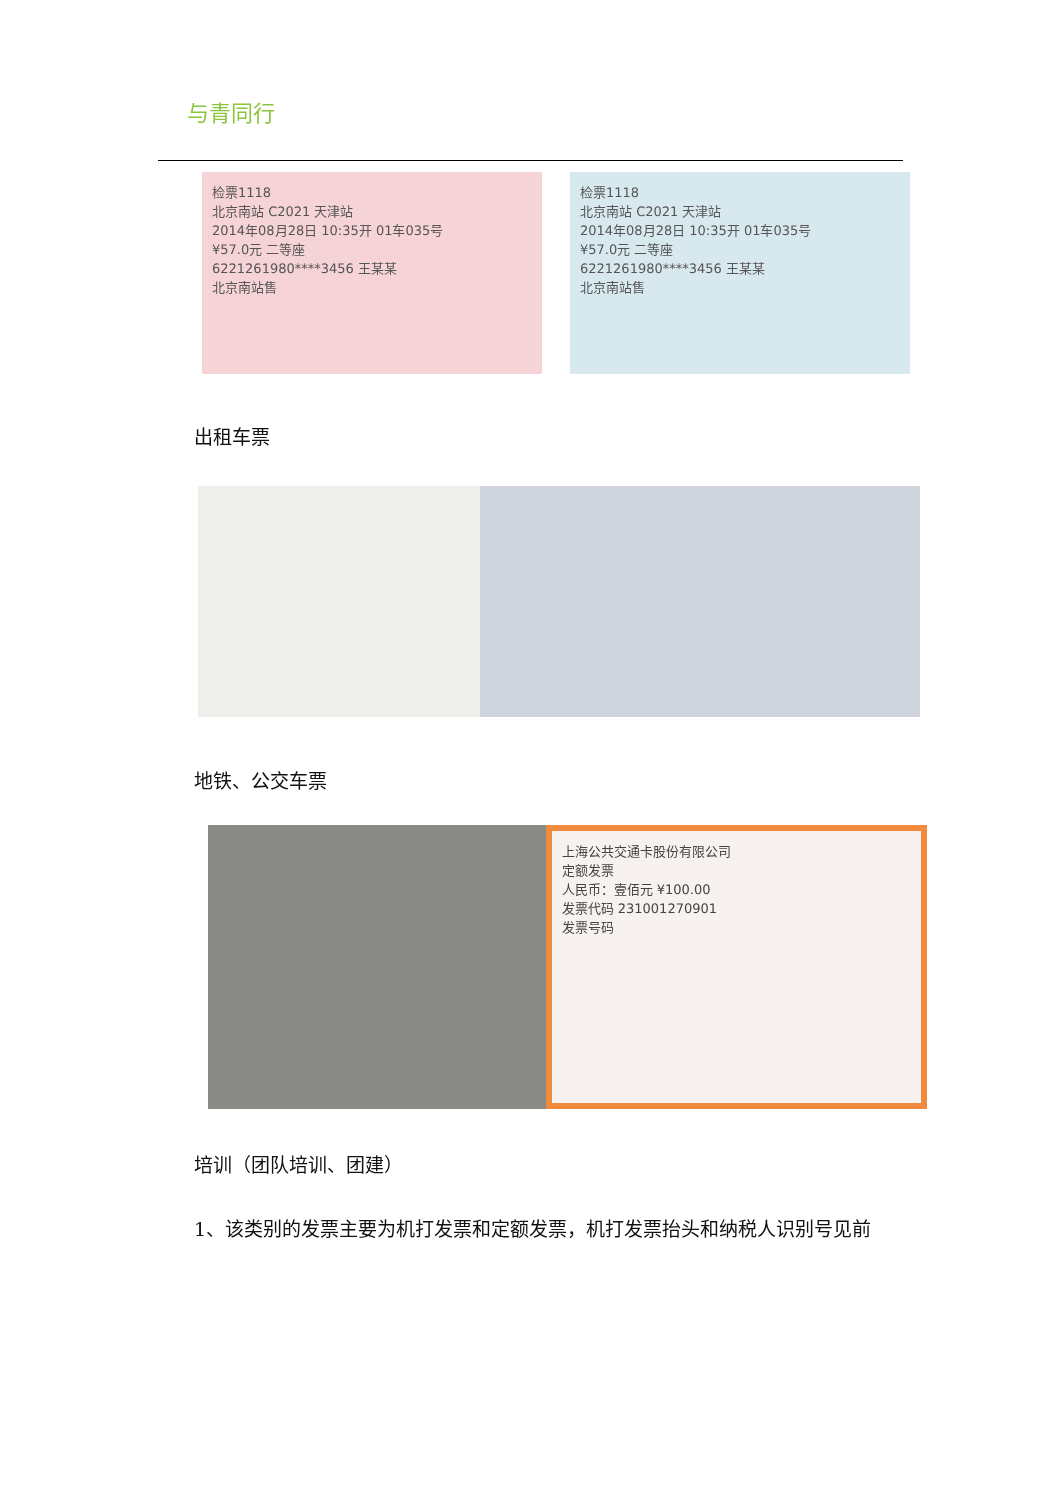与青同行
检票1118
北京南站 C2021 天津站
2014年08月28日 10:35开 01车035号
¥57.0元 二等座
6221261980****3456 王某某
北京南站售
检票1118
北京南站 C2021 天津站
2014年08月28日 10:35开 01车035号
¥57.0元 二等座
6221261980****3456 王某某
北京南站售
出租车票
地铁、公交车票
上海公共交通卡股份有限公司
定额发票
人民币：壹佰元 ¥100.00
发票代码 231001270901
发票号码
培训（团队培训、团建）
1、该类别的发票主要为机打发票和定额发票，机打发票抬头和纳税人识别号见前